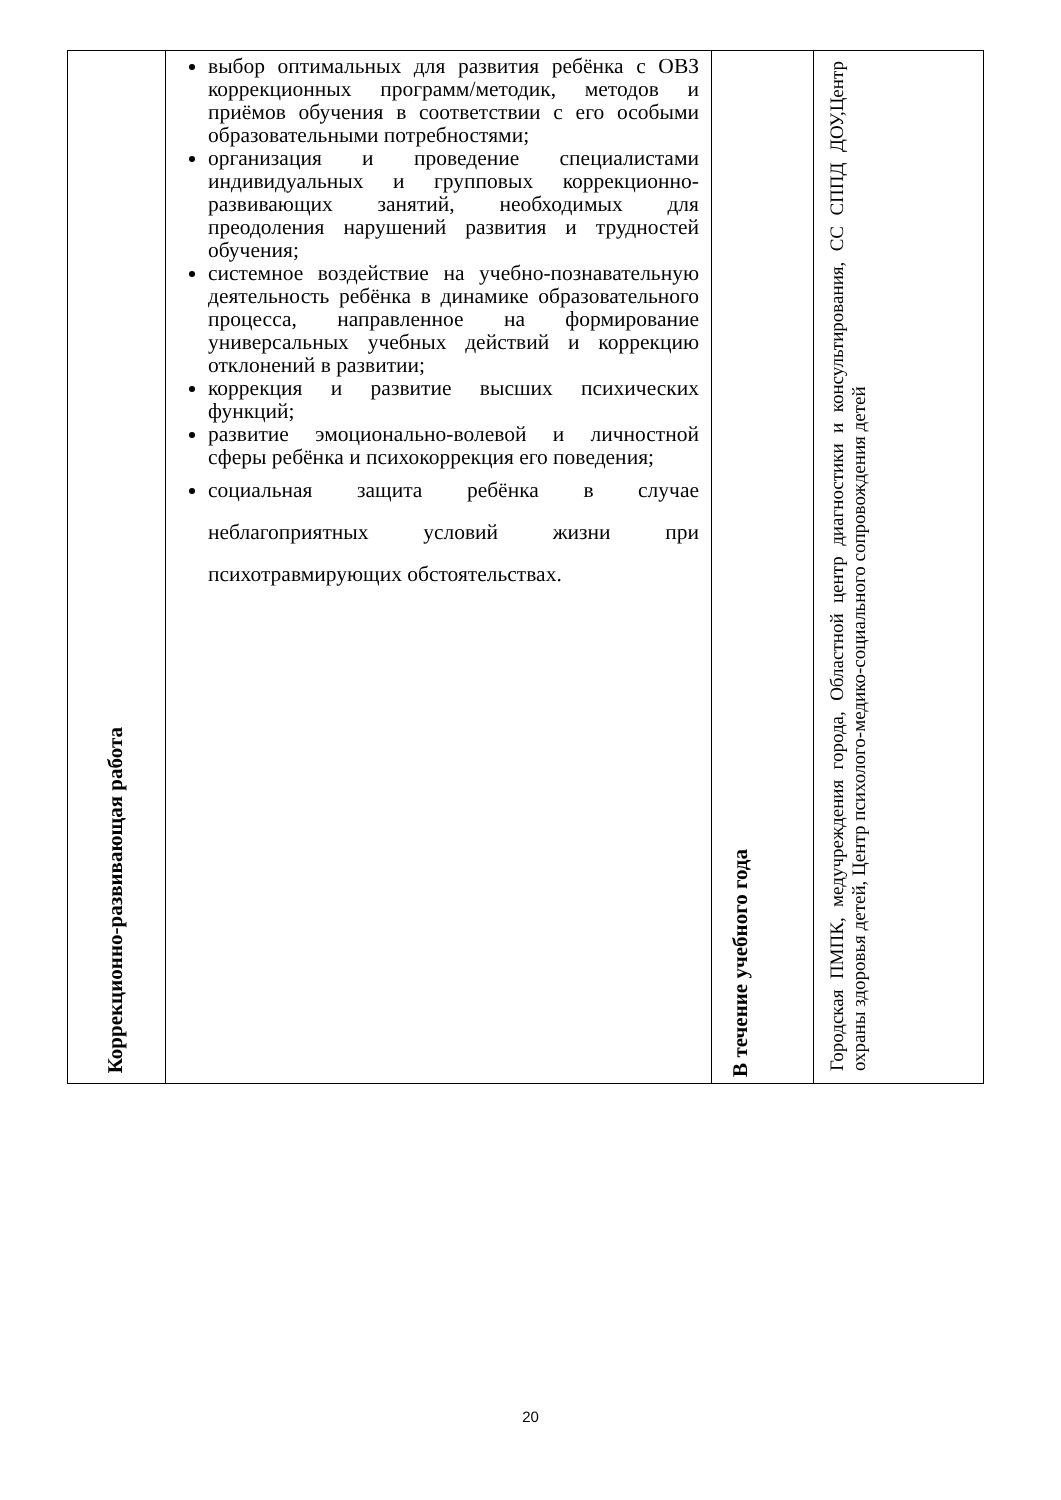| Коррекционно-развивающая работа | выбор оптимальных для развития ребёнка с ОВЗ коррекционных программ/методик, методов и приёмов обучения в соответствии с его особыми образовательными потребностями; организация и проведение специалистами индивидуальных и групповых коррекционно-развивающих занятий, необходимых для преодоления нарушений развития и трудностей обучения; системное воздействие на учебно-познавательную деятельность ребёнка в динамике образовательного процесса, направленное на формирование универсальных учебных действий и коррекцию отклонений в развитии; коррекция и развитие высших психических функций; развитие эмоционально-волевой и личностной сферы ребёнка и психокоррекция его поведения; социальная защита ребёнка в случае неблагоприятных условий жизни при психотравмирующих обстоятельствах. | В течение учебного года | Городская ПМПК, медучреждения города, Областной центр диагностики и консультирования, СС СППД ДОУ,Центр охраны здоровья детей, Центр психолого-медико-социального сопровождения детей |
20